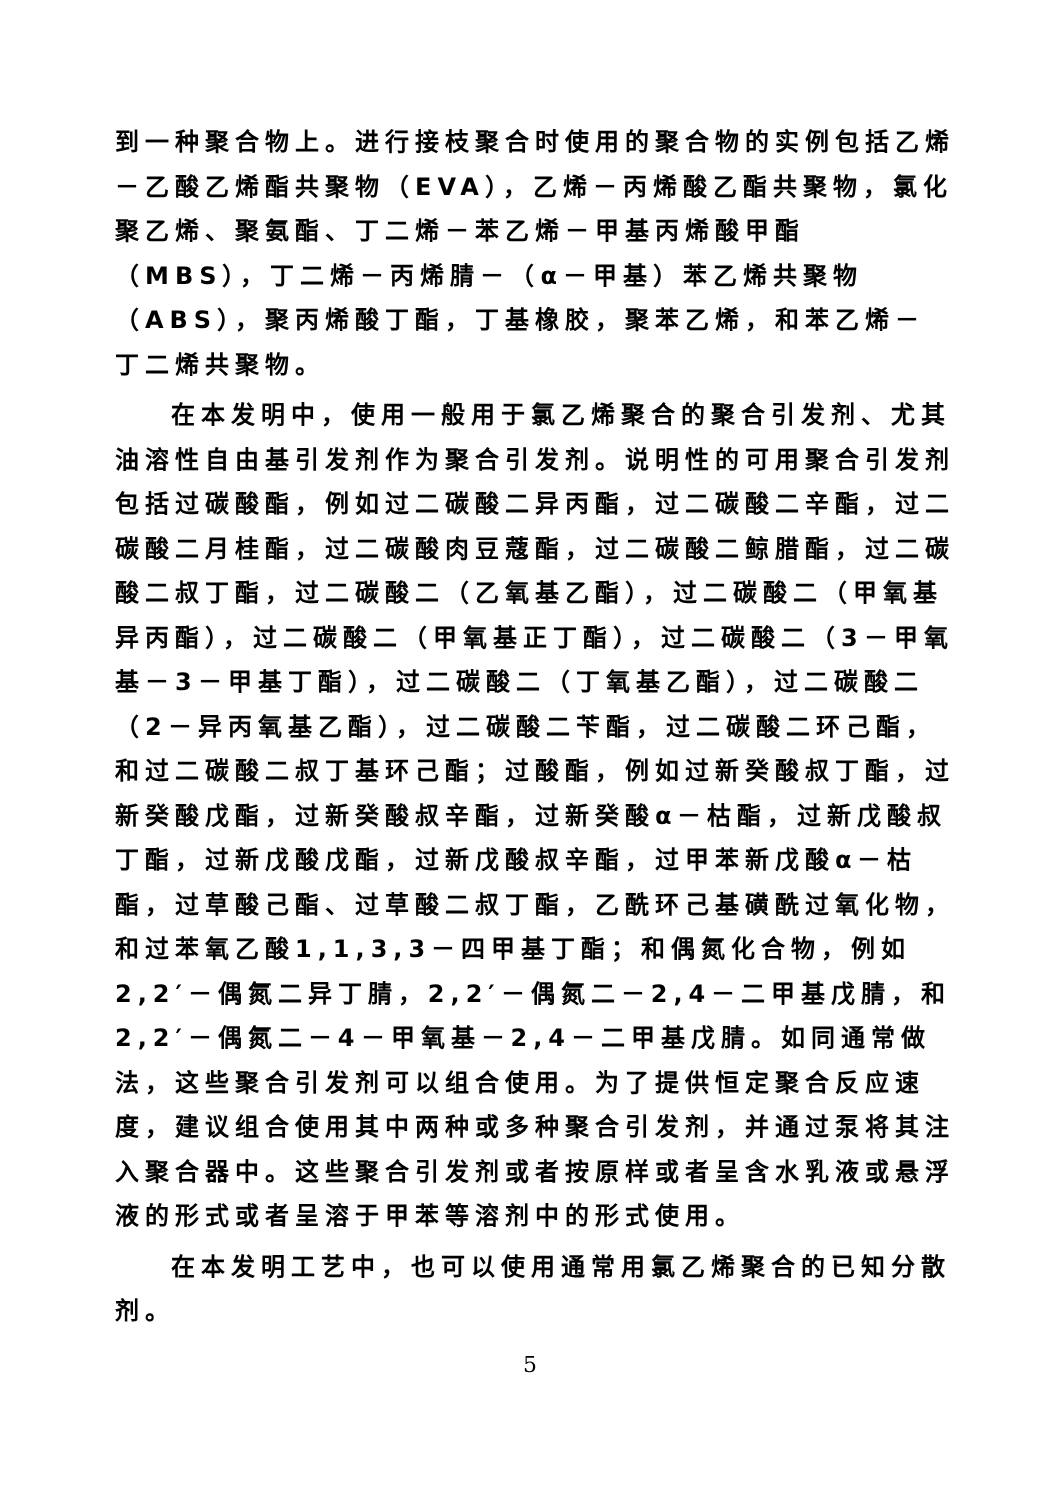到一种聚合物上。进行接枝聚合时使用的聚合物的实例包括乙烯－乙酸乙烯酯共聚物（EVA），乙烯－丙烯酸乙酯共聚物，氯化聚乙烯、聚氨酯、丁二烯－苯乙烯－甲基丙烯酸甲酯（MBS），丁二烯－丙烯腈－（α－甲基）苯乙烯共聚物（ABS），聚丙烯酸丁酯，丁基橡胶，聚苯乙烯，和苯乙烯－丁二烯共聚物。
在本发明中，使用一般用于氯乙烯聚合的聚合引发剂、尤其油溶性自由基引发剂作为聚合引发剂。说明性的可用聚合引发剂包括过碳酸酯，例如过二碳酸二异丙酯，过二碳酸二辛酯，过二碳酸二月桂酯，过二碳酸肉豆蔻酯，过二碳酸二鲸腊酯，过二碳酸二叔丁酯，过二碳酸二（乙氧基乙酯），过二碳酸二（甲氧基异丙酯），过二碳酸二（甲氧基正丁酯），过二碳酸二（3－甲氧基－3－甲基丁酯），过二碳酸二（丁氧基乙酯），过二碳酸二（2－异丙氧基乙酯），过二碳酸二苄酯，过二碳酸二环己酯，和过二碳酸二叔丁基环己酯；过酸酯，例如过新癸酸叔丁酯，过新癸酸戊酯，过新癸酸叔辛酯，过新癸酸α－枯酯，过新戊酸叔丁酯，过新戊酸戊酯，过新戊酸叔辛酯，过甲苯新戊酸α－枯酯，过草酸己酯、过草酸二叔丁酯，乙酰环己基磺酰过氧化物，和过苯氧乙酸1,1,3,3－四甲基丁酯；和偶氮化合物，例如2,2′－偶氮二异丁腈，2,2′－偶氮二－2,4－二甲基戊腈，和2,2′－偶氮二－4－甲氧基－2,4－二甲基戊腈。如同通常做法，这些聚合引发剂可以组合使用。为了提供恒定聚合反应速度，建议组合使用其中两种或多种聚合引发剂，并通过泵将其注入聚合器中。这些聚合引发剂或者按原样或者呈含水乳液或悬浮液的形式或者呈溶于甲苯等溶剂中的形式使用。
在本发明工艺中，也可以使用通常用氯乙烯聚合的已知分散剂。
5